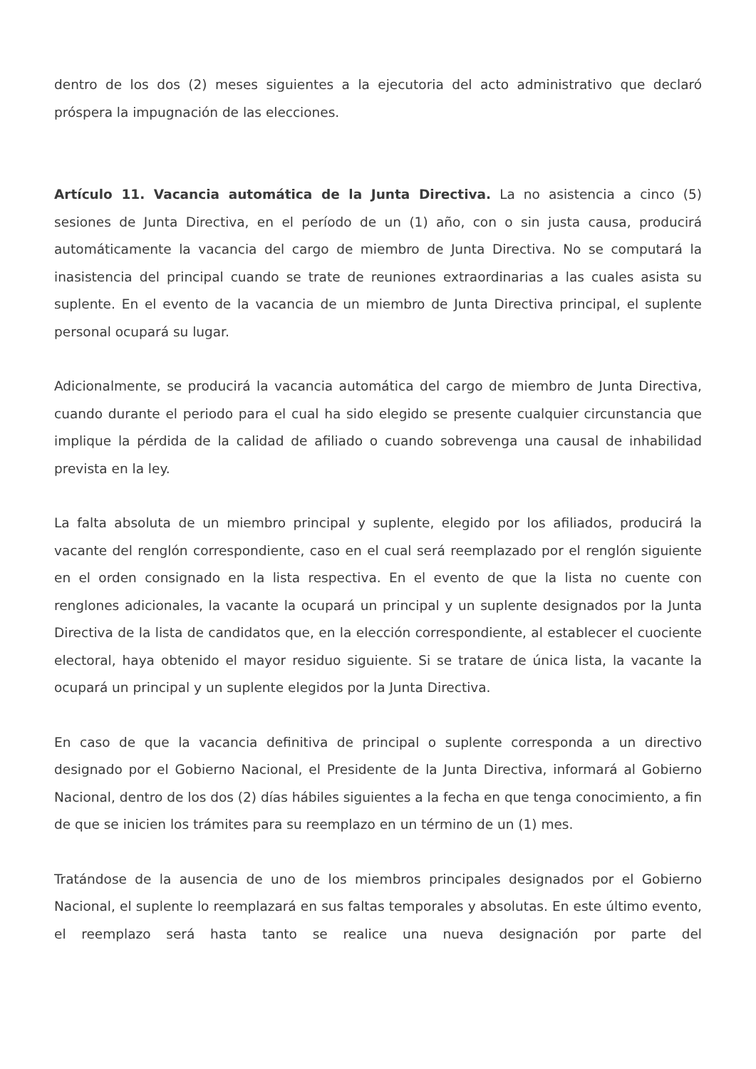dentro de los dos (2) meses siguientes a la ejecutoria del acto administrativo que declaró próspera la impugnación de las elecciones.
Artículo 11. Vacancia automática de la Junta Directiva. La no asistencia a cinco (5) sesiones de Junta Directiva, en el período de un (1) año, con o sin justa causa, producirá automáticamente la vacancia del cargo de miembro de Junta Directiva. No se computará la inasistencia del principal cuando se trate de reuniones extraordinarias a las cuales asista su suplente. En el evento de la vacancia de un miembro de Junta Directiva principal, el suplente personal ocupará su lugar.
Adicionalmente, se producirá la vacancia automática del cargo de miembro de Junta Directiva, cuando durante el periodo para el cual ha sido elegido se presente cualquier circunstancia que implique la pérdida de la calidad de afiliado o cuando sobrevenga una causal de inhabilidad prevista en la ley.
La falta absoluta de un miembro principal y suplente, elegido por los afiliados, producirá la vacante del renglón correspondiente, caso en el cual será reemplazado por el renglón siguiente en el orden consignado en la lista respectiva. En el evento de que la lista no cuente con renglones adicionales, la vacante la ocupará un principal y un suplente designados por la Junta Directiva de la lista de candidatos que, en la elección correspondiente, al establecer el cuociente electoral, haya obtenido el mayor residuo siguiente. Si se tratare de única lista, la vacante la ocupará un principal y un suplente elegidos por la Junta Directiva.
En caso de que la vacancia definitiva de principal o suplente corresponda a un directivo designado por el Gobierno Nacional, el Presidente de la Junta Directiva, informará al Gobierno Nacional, dentro de los dos (2) días hábiles siguientes a la fecha en que tenga conocimiento, a fin de que se inicien los trámites para su reemplazo en un término de un (1) mes.
Tratándose de la ausencia de uno de los miembros principales designados por el Gobierno Nacional, el suplente lo reemplazará en sus faltas temporales y absolutas. En este último evento, el reemplazo será hasta tanto se realice una nueva designación por parte del